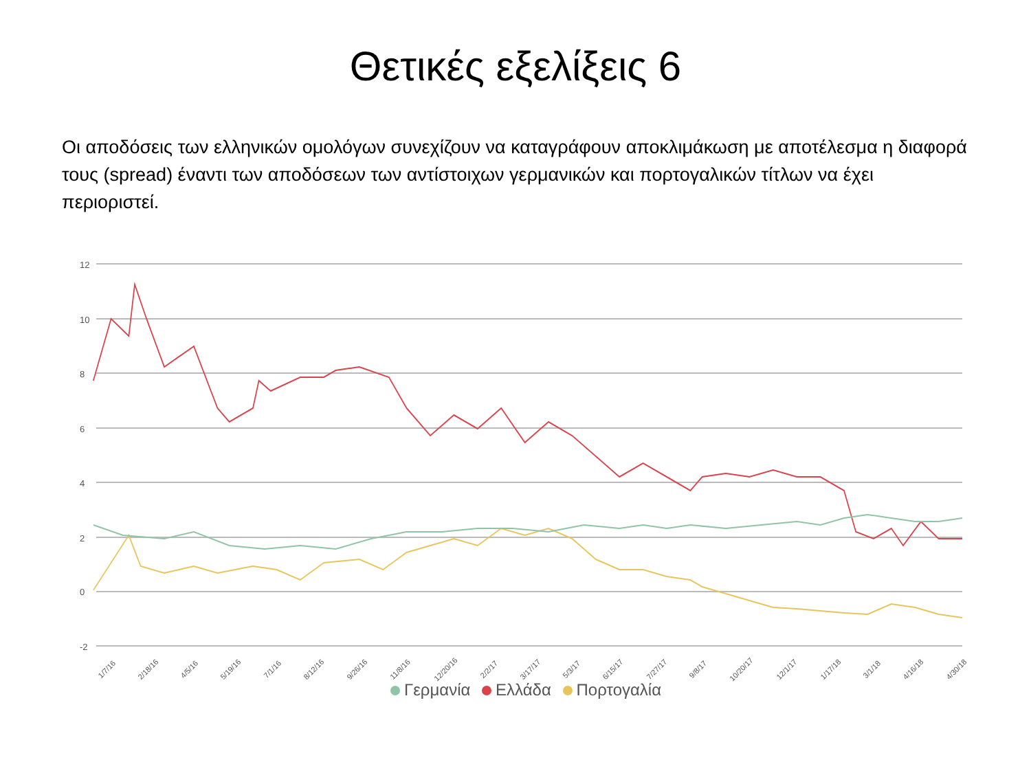Θετικές εξελίξεις 6
Οι αποδόσεις των ελληνικών ομολόγων συνεχίζουν να καταγράφουν αποκλιμάκωση με αποτέλεσμα η διαφορά τους (spread) έναντι των αποδόσεων των αντίστοιχων γερμανικών και πορτογαλικών τίτλων να έχει περιοριστεί.
12
10
8
6
4
2
0
-2
1/7/16 2/18/16 4/5/16 5/19/16 7/1/16 8/12/16 9/26/16 11/8/16 12/20/16 2/2/17 3/17/17 5/3/17 6/15/17 7/27/17 9/8/17 10/20/17 12/1/17 1/17/18 3/1/18 4/16/18 4/30/18
Γερμανία Ελλάδα Πορτογαλία